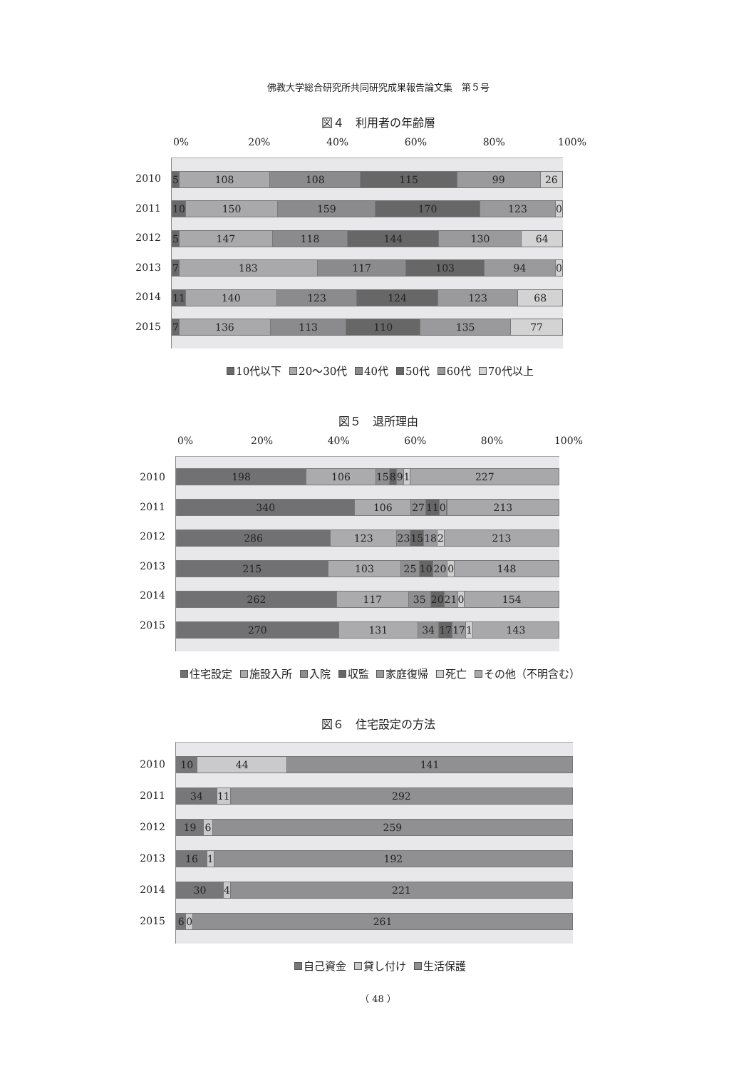佛教大学総合研究所共同研究成果報告論文集　第５号
図４　利用者の年齢層
0% 20% 40% 60% 80% 100%
2010
2011
2012
2013
2014
2015
5 108 108 115 99 26
10 150 159 170 123 0
5 147 118 144 130 64
7 183 117 103 94 0
11 140 123 124 123 68
7 136 113 110 135 77
10代以下 20～30代 40代 50代 60代 70代以上
図５　退所理由
0% 20% 40% 60% 80% 100%
2010
2011
2012
2013
2014
2015
198 106 15 8 9 1 227
340 106 27 11 0 213
286 123 23 15 18 2 213
215 103 25 10 20 0 148
262 117 35 20 21 0 154
270 131 34 17 17 1 143
住宅設定 施設入所 入院 収監 家庭復帰 死亡 その他（不明含む）
図６　住宅設定の方法
2010
2011
2012
2013
2014
2015
10 44 141
34 11 292
19 6 259
16 1 192
30 4 221
6 0 261
自己資金 貸し付け 生活保護
（ 48 ）